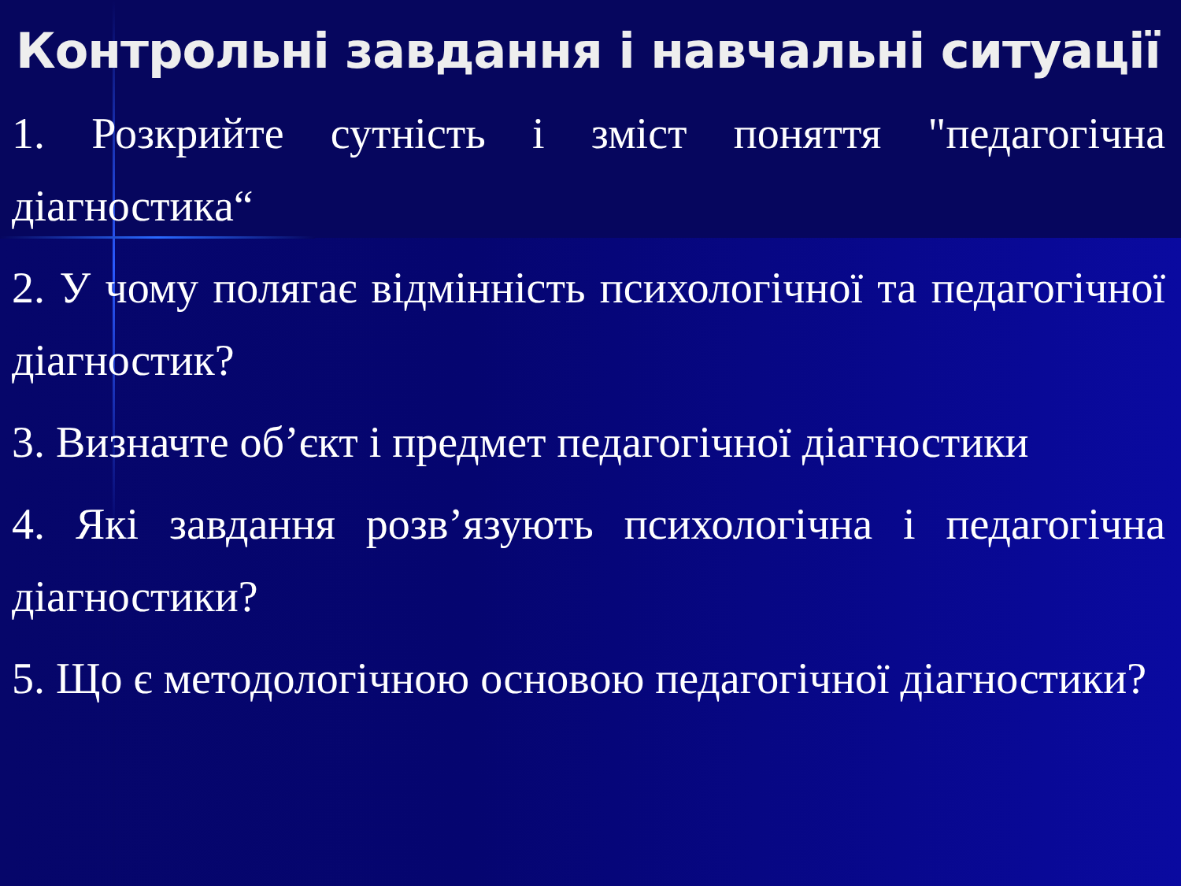Контрольні завдання і навчальні ситуації
1. Розкрийте сутність і зміст поняття "педагогічна діагностика“
2. У чому полягає відмінність психологічної та педагогічної діагностик?
3. Визначте об’єкт і предмет педагогічної діагностики
4. Які завдання розв’язують психологічна і педагогічна діагностики?
5. Що є методологічною основою педагогічної діагностики?